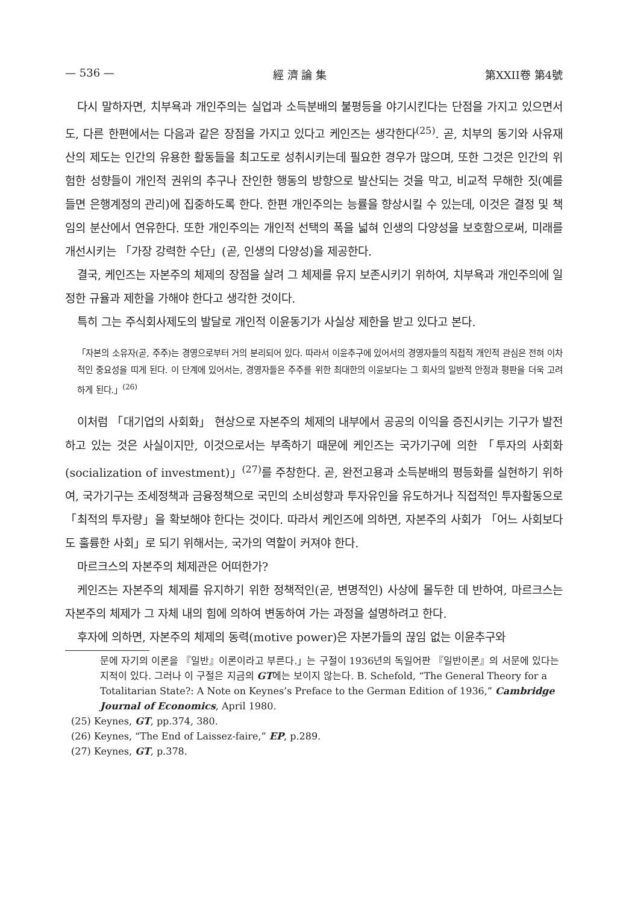— 536 — 經 濟 論 集 第XXII卷 第4號
다시 말하자면, 치부욕과 개인주의는 실업과 소득분배의 불평등을 야기시킨다는 단점을 가지고 있으면서도, 다른 한편에서는 다음과 같은 장점을 가지고 있다고 케인즈는 생각한다<sup>(25)</sup>. 곧, 치부의 동기와 사유재산의 제도는 인간의 유용한 활동들을 최고도로 성취시키는데 필요한 경우가 많으며, 또한 그것은 인간의 위험한 성향들이 개인적 권위의 추구나 잔인한 행동의 방향으로 발산되는 것을 막고, 비교적 무해한 짓(예를 들면 은행계정의 관리)에 집중하도록 한다. 한편 개인주의는 능률을 향상시킬 수 있는데, 이것은 결정 및 책임의 분산에서 연유한다. 또한 개인주의는 개인적 선택의 폭을 넓혀 인생의 다양성을 보호함으로써, 미래를 개선시키는 「가장 강력한 수단」(곧, 인생의 다양성)을 제공한다.
결국, 케인즈는 자본주의 체제의 장점을 살려 그 체제를 유지 보존시키기 위하여, 치부욕과 개인주의에 일정한 규율과 제한을 가해야 한다고 생각한 것이다.
특히 그는 주식회사제도의 발달로 개인적 이윤동기가 사실상 제한을 받고 있다고 본다.
「자본의 소유자(곧, 주주)는 경영으로부터 거의 분리되어 있다. 따라서 이윤추구에 있어서의 경영자들의 직접적 개인적 관심은 전혀 이차적인 중요성을 띠게 된다. 이 단계에 있어서는, 경영자들은 주주를 위한 최대한의 이윤보다는 그 회사의 일반적 안정과 평판을 더욱 고려하게 된다.」<sup>(26)</sup>
이처럼 「대기업의 사회화」 현상으로 자본주의 체제의 내부에서 공공의 이익을 증진시키는 기구가 발전하고 있는 것은 사실이지만, 이것으로서는 부족하기 때문에 케인즈는 국가기구에 의한 「투자의 사회화(socialization of investment)」<sup>(27)</sup>를 주창한다. 곧, 완전고용과 소득분배의 평등화를 실현하기 위하여, 국가기구는 조세정책과 금융정책으로 국민의 소비성향과 투자유인을 유도하거나 직접적인 투자활동으로 「최적의 투자량」을 확보해야 한다는 것이다. 따라서 케인즈에 의하면, 자본주의 사회가 「어느 사회보다도 훌륭한 사회」로 되기 위해서는, 국가의 역할이 커져야 한다.
마르크스의 자본주의 체제관은 어떠한가?
케인즈는 자본주의 체제를 유지하기 위한 정책적인(곧, 변명적인) 사상에 몰두한 데 반하여, 마르크스는 자본주의 체제가 그 자체 내의 힘에 의하여 변동하여 가는 과정을 설명하려고 한다.
후자에 의하면, 자본주의 체제의 동력(motive power)은 자본가들의 끊임 없는 이윤추구와
문에 자기의 이론을 『일반』이론이라고 부른다.」는 구절이 1936년의 독일어판 『일반이론』의 서문에 있다는 지적이 있다. 그러나 이 구절은 지금의 GT에는 보이지 않는다. B. Schefold, “The General Theory for a Totalitarian State?: A Note on Keynes’s Preface to the German Edition of 1936,” Cambridge Journal of Economics, April 1980.
(25) Keynes, GT, pp.374, 380.
(26) Keynes, “The End of Laissez-faire,” EP, p.289.
(27) Keynes, GT, p.378.